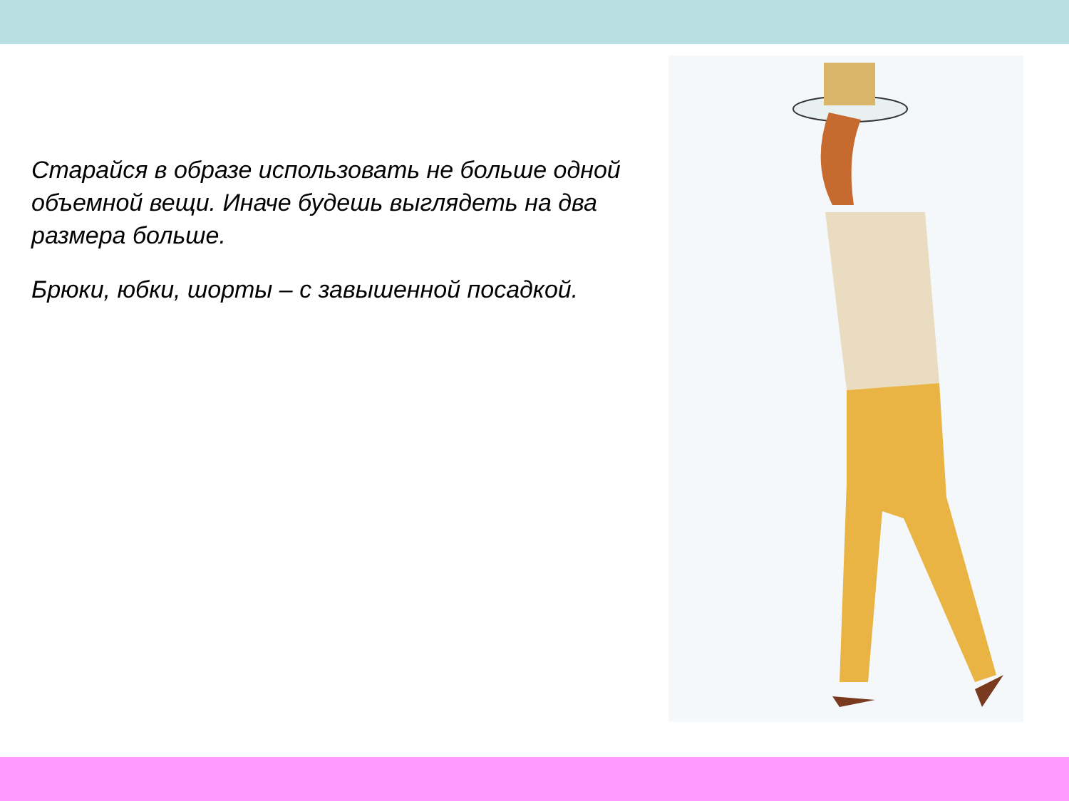Старайся в образе использовать не больше одной объемной вещи. Иначе будешь выглядеть на два размера больше.
Брюки, юбки, шорты – с завышенной посадкой.